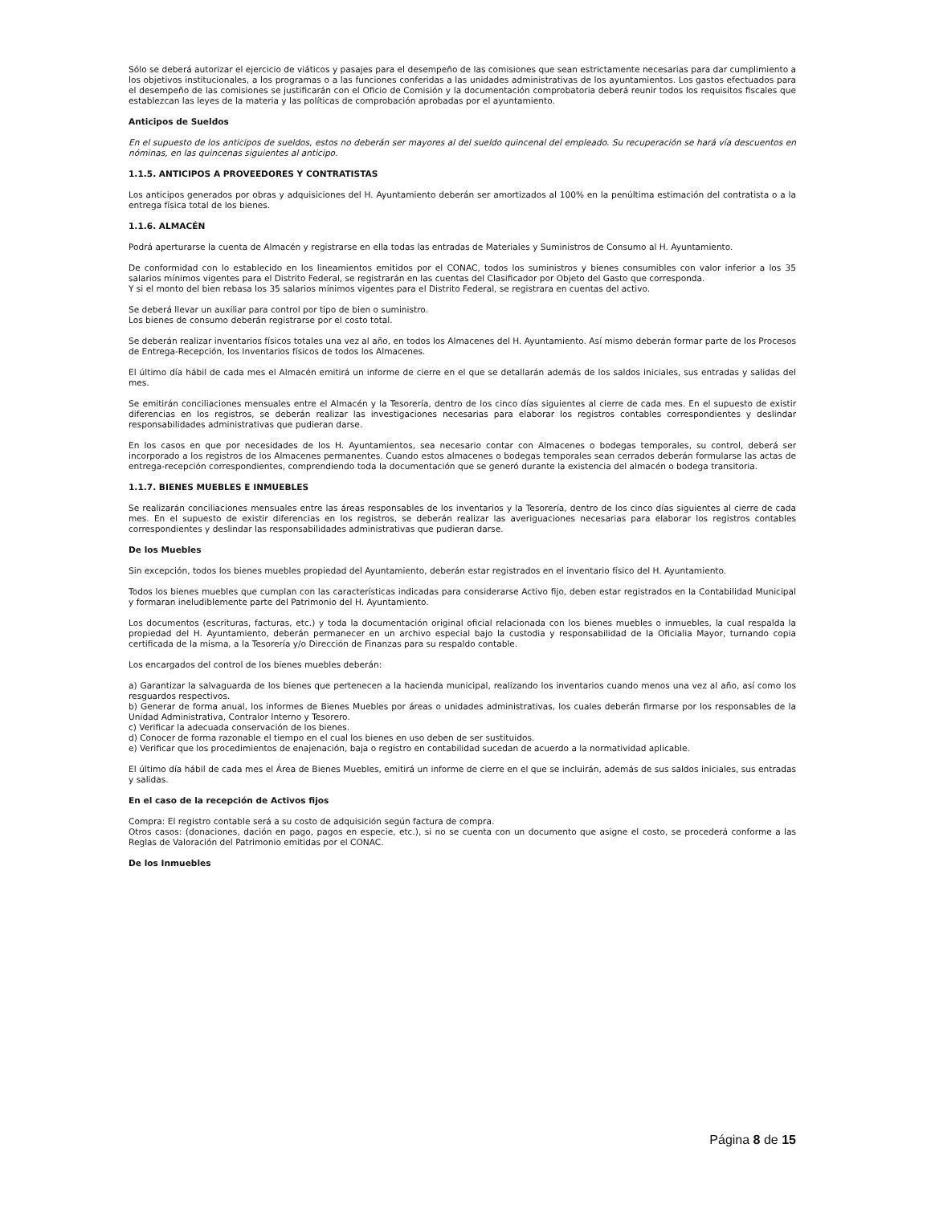Sólo se deberá autorizar el ejercicio de viáticos y pasajes para el desempeño de las comisiones que sean estrictamente necesarias para dar cumplimiento a los objetivos institucionales, a los programas o a las funciones conferidas a las unidades administrativas de los ayuntamientos. Los gastos efectuados para el desempeño de las comisiones se justificarán con el Oficio de Comisión y la documentación comprobatoria deberá reunir todos los requisitos fiscales que establezcan las leyes de la materia y las políticas de comprobación aprobadas por el ayuntamiento.
Anticipos de Sueldos
En el supuesto de los anticipos de sueldos, estos no deberán ser mayores al del sueldo quincenal del empleado. Su recuperación se hará vía descuentos en nóminas, en las quincenas siguientes al anticipo.
1.1.5. ANTICIPOS A PROVEEDORES Y CONTRATISTAS
Los anticipos generados por obras y adquisiciones del H. Ayuntamiento deberán ser amortizados al 100% en la penúltima estimación del contratista o a la entrega física total de los bienes.
1.1.6. ALMACÉN
Podrá aperturarse la cuenta de Almacén y registrarse en ella todas las entradas de Materiales y Suministros de Consumo al H. Ayuntamiento.
De conformidad con lo establecido en los lineamientos emitidos por el CONAC, todos los suministros y bienes consumibles con valor inferior a los 35 salarios mínimos vigentes para el Distrito Federal, se registrarán en las cuentas del Clasificador por Objeto del Gasto que corresponda.
Y si el monto del bien rebasa los 35 salarios mínimos vigentes para el Distrito Federal, se registrara en cuentas del activo.
Se deberá llevar un auxiliar para control por tipo de bien o suministro.
Los bienes de consumo deberán registrarse por el costo total.
Se deberán realizar inventarios físicos totales una vez al año, en todos los Almacenes del H. Ayuntamiento. Así mismo deberán formar parte de los Procesos de Entrega-Recepción, los Inventarios físicos de todos los Almacenes.
El último día hábil de cada mes el Almacén emitirá un informe de cierre en el que se detallarán además de los saldos iniciales, sus entradas y salidas del mes.
Se emitirán conciliaciones mensuales entre el Almacén y la Tesorería, dentro de los cinco días siguientes al cierre de cada mes. En el supuesto de existir diferencias en los registros, se deberán realizar las investigaciones necesarias para elaborar los registros contables correspondientes y deslindar responsabilidades administrativas que pudieran darse.
En los casos en que por necesidades de los H. Ayuntamientos, sea necesario contar con Almacenes o bodegas temporales, su control, deberá ser incorporado a los registros de los Almacenes permanentes. Cuando estos almacenes o bodegas temporales sean cerrados deberán formularse las actas de entrega-recepción correspondientes, comprendiendo toda la documentación que se generó durante la existencia del almacén o bodega transitoria.
1.1.7. BIENES MUEBLES E INMUEBLES
Se realizarán conciliaciones mensuales entre las áreas responsables de los inventarios y la Tesorería, dentro de los cinco días siguientes al cierre de cada mes. En el supuesto de existir diferencias en los registros, se deberán realizar las averiguaciones necesarias para elaborar los registros contables correspondientes y deslindar las responsabilidades administrativas que pudieran darse.
De los Muebles
Sin excepción, todos los bienes muebles propiedad del Ayuntamiento, deberán estar registrados en el inventario físico del H. Ayuntamiento.
Todos los bienes muebles que cumplan con las características indicadas para considerarse Activo fijo, deben estar registrados en la Contabilidad Municipal y formaran ineludiblemente parte del Patrimonio del H. Ayuntamiento.
Los documentos (escrituras, facturas, etc.) y toda la documentación original oficial relacionada con los bienes muebles o inmuebles, la cual respalda la propiedad del H. Ayuntamiento, deberán permanecer en un archivo especial bajo la custodia y responsabilidad de la Oficialia Mayor, turnando copia certificada de la misma, a la Tesorería y/o Dirección de Finanzas para su respaldo contable.
Los encargados del control de los bienes muebles deberán:
a) Garantizar la salvaguarda de los bienes que pertenecen a la hacienda municipal, realizando los inventarios cuando menos una vez al año, así como los resguardos respectivos.
b) Generar de forma anual, los informes de Bienes Muebles por áreas o unidades administrativas, los cuales deberán firmarse por los responsables de la Unidad Administrativa, Contralor Interno y Tesorero.
c) Verificar la adecuada conservación de los bienes.
d) Conocer de forma razonable el tiempo en el cual los bienes en uso deben de ser sustituidos.
e) Verificar que los procedimientos de enajenación, baja o registro en contabilidad sucedan de acuerdo a la normatividad aplicable.
El último día hábil de cada mes el Área de Bienes Muebles, emitirá un informe de cierre en el que se incluirán, además de sus saldos iniciales, sus entradas y salidas.
En el caso de la recepción de Activos fijos
Compra: El registro contable será a su costo de adquisición según factura de compra.
Otros casos: (donaciones, dación en pago, pagos en especie, etc.), si no se cuenta con un documento que asigne el costo, se procederá conforme a las Reglas de Valoración del Patrimonio emitidas por el CONAC.
De los Inmuebles
Página 8 de 15